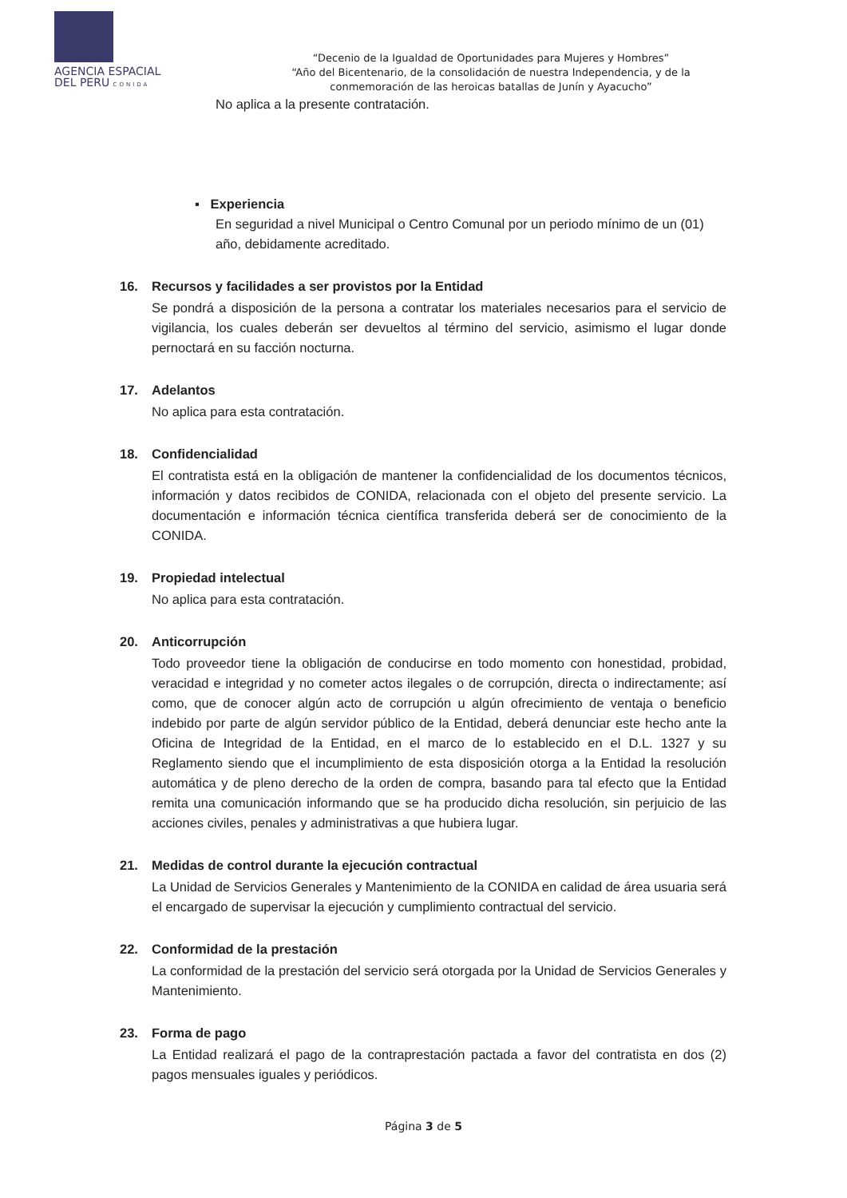AGENCIA ESPACIAL
DEL PERU CONIDA
“Decenio de la Igualdad de Oportunidades para Mujeres y Hombres”
“Año del Bicentenario, de la consolidación de nuestra Independencia, y de la conmemoración de las heroicas batallas de Junín y Ayacucho”
No aplica a la presente contratación.
▪ Experiencia
En seguridad a nivel Municipal o Centro Comunal por un periodo mínimo de un (01) año, debidamente acreditado.
16. Recursos y facilidades a ser provistos por la Entidad
Se pondrá a disposición de la persona a contratar los materiales necesarios para el servicio de vigilancia, los cuales deberán ser devueltos al término del servicio, asimismo el lugar donde pernoctará en su facción nocturna.
17. Adelantos
No aplica para esta contratación.
18. Confidencialidad
El contratista está en la obligación de mantener la confidencialidad de los documentos técnicos, información y datos recibidos de CONIDA, relacionada con el objeto del presente servicio. La documentación e información técnica científica transferida deberá ser de conocimiento de la CONIDA.
19. Propiedad intelectual
No aplica para esta contratación.
20. Anticorrupción
Todo proveedor tiene la obligación de conducirse en todo momento con honestidad, probidad, veracidad e integridad y no cometer actos ilegales o de corrupción, directa o indirectamente; así como, que de conocer algún acto de corrupción u algún ofrecimiento de ventaja o beneficio indebido por parte de algún servidor público de la Entidad, deberá denunciar este hecho ante la Oficina de Integridad de la Entidad, en el marco de lo establecido en el D.L. 1327 y su Reglamento siendo que el incumplimiento de esta disposición otorga a la Entidad la resolución automática y de pleno derecho de la orden de compra, basando para tal efecto que la Entidad remita una comunicación informando que se ha producido dicha resolución, sin perjuicio de las acciones civiles, penales y administrativas a que hubiera lugar.
21. Medidas de control durante la ejecución contractual
La Unidad de Servicios Generales y Mantenimiento de la CONIDA en calidad de área usuaria será el encargado de supervisar la ejecución y cumplimiento contractual del servicio.
22. Conformidad de la prestación
La conformidad de la prestación del servicio será otorgada por la Unidad de Servicios Generales y Mantenimiento.
23. Forma de pago
La Entidad realizará el pago de la contraprestación pactada a favor del contratista en dos (2) pagos mensuales iguales y periódicos.
Página 3 de 5